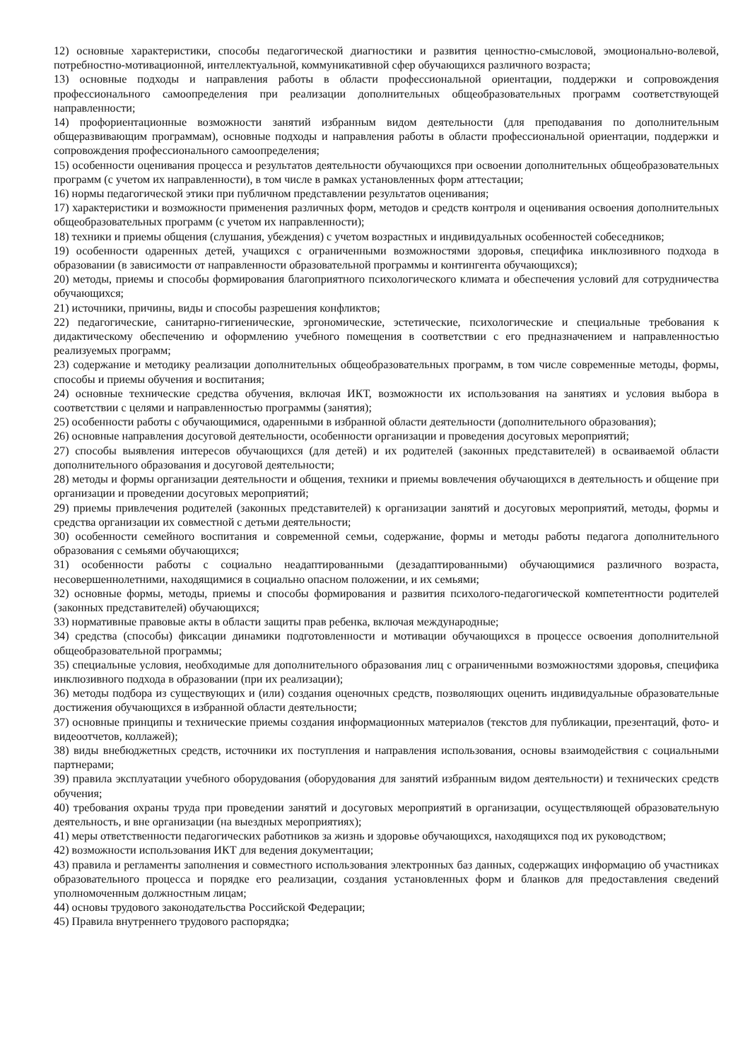12) основные характеристики, способы педагогической диагностики и развития ценностно-смысловой, эмоционально-волевой, потребностно-мотивационной, интеллектуальной, коммуникативной сфер обучающихся различного возраста;
13) основные подходы и направления работы в области профессиональной ориентации, поддержки и сопровождения профессионального самоопределения при реализации дополнительных общеобразовательных программ соответствующей направленности;
14) профориентационные возможности занятий избранным видом деятельности (для преподавания по дополнительным общеразвивающим программам), основные подходы и направления работы в области профессиональной ориентации, поддержки и сопровождения профессионального самоопределения;
15) особенности оценивания процесса и результатов деятельности обучающихся при освоении дополнительных общеобразовательных программ (с учетом их направленности), в том числе в рамках установленных форм аттестации;
16) нормы педагогической этики при публичном представлении результатов оценивания;
17) характеристики и возможности применения различных форм, методов и средств контроля и оценивания освоения дополнительных общеобразовательных программ (с учетом их направленности);
18) техники и приемы общения (слушания, убеждения) с учетом возрастных и индивидуальных особенностей собеседников;
19) особенности одаренных детей, учащихся с ограниченными возможностями здоровья, специфика инклюзивного подхода в образовании (в зависимости от направленности образовательной программы и контингента обучающихся);
20) методы, приемы и способы формирования благоприятного психологического климата и обеспечения условий для сотрудничества обучающихся;
21) источники, причины, виды и способы разрешения конфликтов;
22) педагогические, санитарно-гигиенические, эргономические, эстетические, психологические и специальные требования к дидактическому обеспечению и оформлению учебного помещения в соответствии с его предназначением и направленностью реализуемых программ;
23) содержание и методику реализации дополнительных общеобразовательных программ, в том числе современные методы, формы, способы и приемы обучения и воспитания;
24) основные технические средства обучения, включая ИКТ, возможности их использования на занятиях и условия выбора в соответствии с целями и направленностью программы (занятия);
25) особенности работы с обучающимися, одаренными в избранной области деятельности (дополнительного образования);
26) основные направления досуговой деятельности, особенности организации и проведения досуговых мероприятий;
27) способы выявления интересов обучающихся (для детей) и их родителей (законных представителей) в осваиваемой области дополнительного образования и досуговой деятельности;
28) методы и формы организации деятельности и общения, техники и приемы вовлечения обучающихся в деятельность и общение при организации и проведении досуговых мероприятий;
29) приемы привлечения родителей (законных представителей) к организации занятий и досуговых мероприятий, методы, формы и средства организации их совместной с детьми деятельности;
30) особенности семейного воспитания и современной семьи, содержание, формы и методы работы педагога дополнительного образования с семьями обучающихся;
31) особенности работы с социально неадаптированными (дезадаптированными) обучающимися различного возраста, несовершеннолетними, находящимися в социально опасном положении, и их семьями;
32) основные формы, методы, приемы и способы формирования и развития психолого-педагогической компетентности родителей (законных представителей) обучающихся;
33) нормативные правовые акты в области защиты прав ребенка, включая международные;
34) средства (способы) фиксации динамики подготовленности и мотивации обучающихся в процессе освоения дополнительной общеобразовательной программы;
35) специальные условия, необходимые для дополнительного образования лиц с ограниченными возможностями здоровья, специфика инклюзивного подхода в образовании (при их реализации);
36) методы подбора из существующих и (или) создания оценочных средств, позволяющих оценить индивидуальные образовательные достижения обучающихся в избранной области деятельности;
37) основные принципы и технические приемы создания информационных материалов (текстов для публикации, презентаций, фото- и видеоотчетов, коллажей);
38) виды внебюджетных средств, источники их поступления и направления использования, основы взаимодействия с социальными партнерами;
39) правила эксплуатации учебного оборудования (оборудования для занятий избранным видом деятельности) и технических средств обучения;
40) требования охраны труда при проведении занятий и досуговых мероприятий в организации, осуществляющей образовательную деятельность, и вне организации (на выездных мероприятиях);
41) меры ответственности педагогических работников за жизнь и здоровье обучающихся, находящихся под их руководством;
42) возможности использования ИКТ для ведения документации;
43) правила и регламенты заполнения и совместного использования электронных баз данных, содержащих информацию об участниках образовательного процесса и порядке его реализации, создания установленных форм и бланков для предоставления сведений уполномоченным должностным лицам;
44) основы трудового законодательства Российской Федерации;
45) Правила внутреннего трудового распорядка;